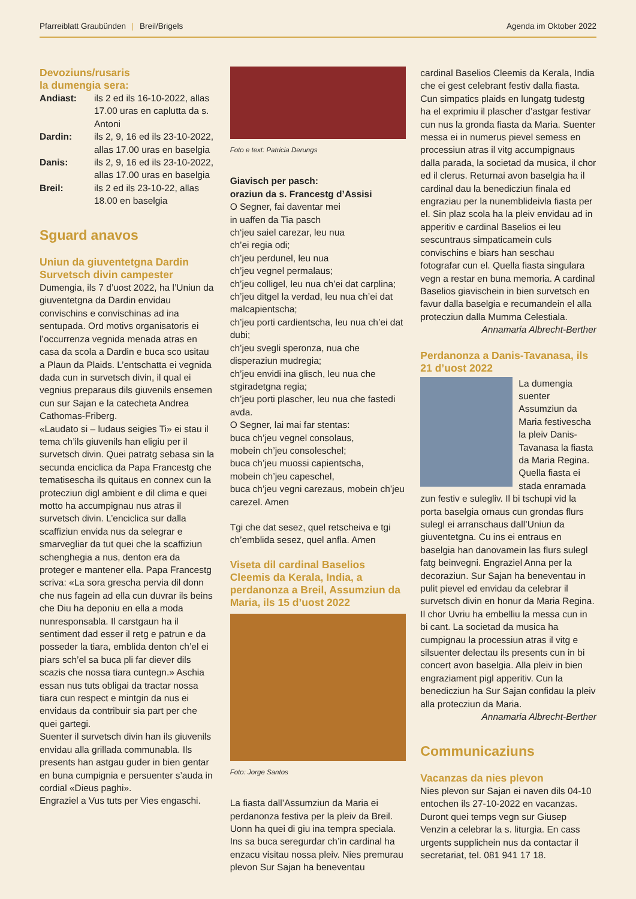Pfarreiblatt Graubünden | Breil/Brigels
Agenda im Oktober 2022
Devoziuns/rusaris
la dumengia sera:
Andiast: ils 2 ed ils 16-10-2022, allas 17.00 uras en caplutta da s. Antoni
Dardin: ils 2, 9, 16 ed ils 23-10-2022, allas 17.00 uras en baselgia
Danis: ils 2, 9, 16 ed ils 23-10-2022, allas 17.00 uras en baselgia
Breil: ils 2 ed ils 23-10-22, allas 18.00 en baselgia
Sguard anavos
Uniun da giuventetgna Dardin Survetsch divin campester
Dumengia, ils 7 d’uost 2022, ha l’Uniun da giuventetgna da Dardin envidau convischins e convischinas ad ina sentupada. Ord motivs organisatoris ei l’occurrenza vegnida menada atras en casa da scola a Dardin e buca sco usitau a Plaun da Plaids. L’entschatta ei vegnida dada cun in survetsch divin, il qual ei vegnius preparaus dils giuvenils ensemen cun sur Sajan e la catecheta Andrea Cathomas-Friberg.
«Laudato si – ludaus seigies Ti» ei stau il tema ch’ils giuvenils han eligiu per il survetsch divin. Quei patratg sebasa sin la secunda enciclica da Papa Francestg che tematisescha ils quitaus en connex cun la protecziun digl ambient e dil clima e quei motto ha accumpignau nus atras il survetsch divin. L’enciclica sur dalla scaffiziun envida nus da selegrar e smarvegliar da tut quei che la scaffiziun schenghegia a nus, denton era da proteger e mantener ella. Papa Francestg scriva: «La sora grescha pervia dil donn che nus fagein ad ella cun duvrar ils beins che Diu ha deponiu en ella a moda nunresponsabla. Il carstgaun ha il sentiment dad esser il retg e patrun e da posseder la tiara, emblida denton ch’el ei piars sch’el sa buca pli far diever dils scazis che nossa tiara cuntegn.» Aschia essan nus tuts obligai da tractar nossa tiara cun respect e mintgin da nus ei envidaus da contribuir sia part per che quei gartegi.
Suenter il survetsch divin han ils giuvenils envidau alla grillada communabla. Ils presents han astgau guder in bien gentar en buna cumpignia e persuenter s’auda in cordial «Dieus paghi».
Engraziel a Vus tuts per Vies engaschi.
Foto e text: Patricia Derungs
Giavisch per pasch:
oraziun da s. Francestg d’Assisi
O Segner, fai daventar mei
in uaffen da Tia pasch
ch‘jeu saiel carezar, leu nua
ch’ei regia odi;
ch’jeu perdunel, leu nua
ch’jeu vegnel permalaus;
ch’jeu colligel, leu nua ch’ei dat carplina;
ch’jeu ditgel la verdad, leu nua ch’ei dat malcapientscha;
ch’jeu porti cardientscha, leu nua ch’ei dat dubi;
ch’jeu svegli speronza, nua che disperaziun mudregia;
ch’jeu envidi ina glisch, leu nua che stgiradetgna regia;
ch’jeu porti plascher, leu nua che fastedi avda.
O Segner, lai mai far stentas:
buca ch’jeu vegnel consolaus,
mobein ch’jeu consoleschel;
buca ch’jeu muossi capientscha,
mobein ch’jeu capeschel,
buca ch’jeu vegni carezaus, mobein ch’jeu carezel. Amen
Tgi che dat sesez, quel retscheiva e tgi ch’emblida sesez, quel anfla. Amen
Viseta dil cardinal Baselios Cleemis da Kerala, India, a perdanonza a Breil, Assumziun da Maria, ils 15 d’uost 2022
Foto: Jorge Santos
La fiasta dall’Assumziun da Maria ei perdanonza festiva per la pleiv da Breil. Uonn ha quei di giu ina tempra speciala. Ins sa buca seregurdar ch’in cardinal ha enzacu visitau nossa pleiv. Nies premurau plevon Sur Sajan ha beneventau
cardinal Baselios Cleemis da Kerala, India che ei gest celebrant festiv dalla fiasta. Cun simpatics plaids en lungatg tudestg ha el exprimiu il plascher d’astgar festivar cun nus la gronda fiasta da Maria. Suenter messa ei in numerus pievel semess en processiun atras il vitg accumpignaus dalla parada, la societad da musica, il chor ed il clerus. Returnai avon baselgia ha il cardinal dau la benedicziun finala ed engraziau per la nunemblideivla fiasta per el. Sin plaz scola ha la pleiv envidau ad in apperitiv e cardinal Baselios ei leu sescuntraus simpaticamein culs convischins e biars han seschau fotografar cun el. Quella fiasta singulara vegn a restar en buna memoria. A cardinal Baselios giavischein in bien survetsch en favur dalla baselgia e recumandein el alla protecziun dalla Mumma Celestiala.
Annamaria Albrecht-Berther
Perdanonza a Danis-Tavanasa, ils 21 d’uost 2022
La dumengia suenter Assumziun da Maria festivescha la pleiv Danis-Tavanasa la fiasta da Maria Regina. Quella fiasta ei stada enramada zun festiv e sulegliv. Il bi tschupi vid la porta baselgia ornaus cun grondas flurs sulegl ei arranschaus dall’Uniun da giuventetgna. Cu ins ei entraus en baselgia han danovamein las flurs sulegl fatg beinvegni. Engraziel Anna per la decoraziun. Sur Sajan ha beneventau in pulit pievel ed envidau da celebrar il survetsch divin en honur da Maria Regina. Il chor Uvriu ha embelliu la messa cun in bi cant. La societad da musica ha cumpignau la processiun atras il vitg e silsuenter delectau ils presents cun in bi concert avon baselgia. Alla pleiv in bien engraziament pigl apperitiv. Cun la benedicziun ha Sur Sajan confidau la pleiv alla protecziun da Maria.
Annamaria Albrecht-Berther
Communicaziuns
Vacanzas da nies plevon
Nies plevon sur Sajan ei naven dils 04-10 entochen ils 27-10-2022 en vacanzas. Duront quei temps vegn sur Giusep Venzin a celebrar la s. liturgia. En cass urgents supplichein nus da contactar il secretariat, tel. 081 941 17 18.